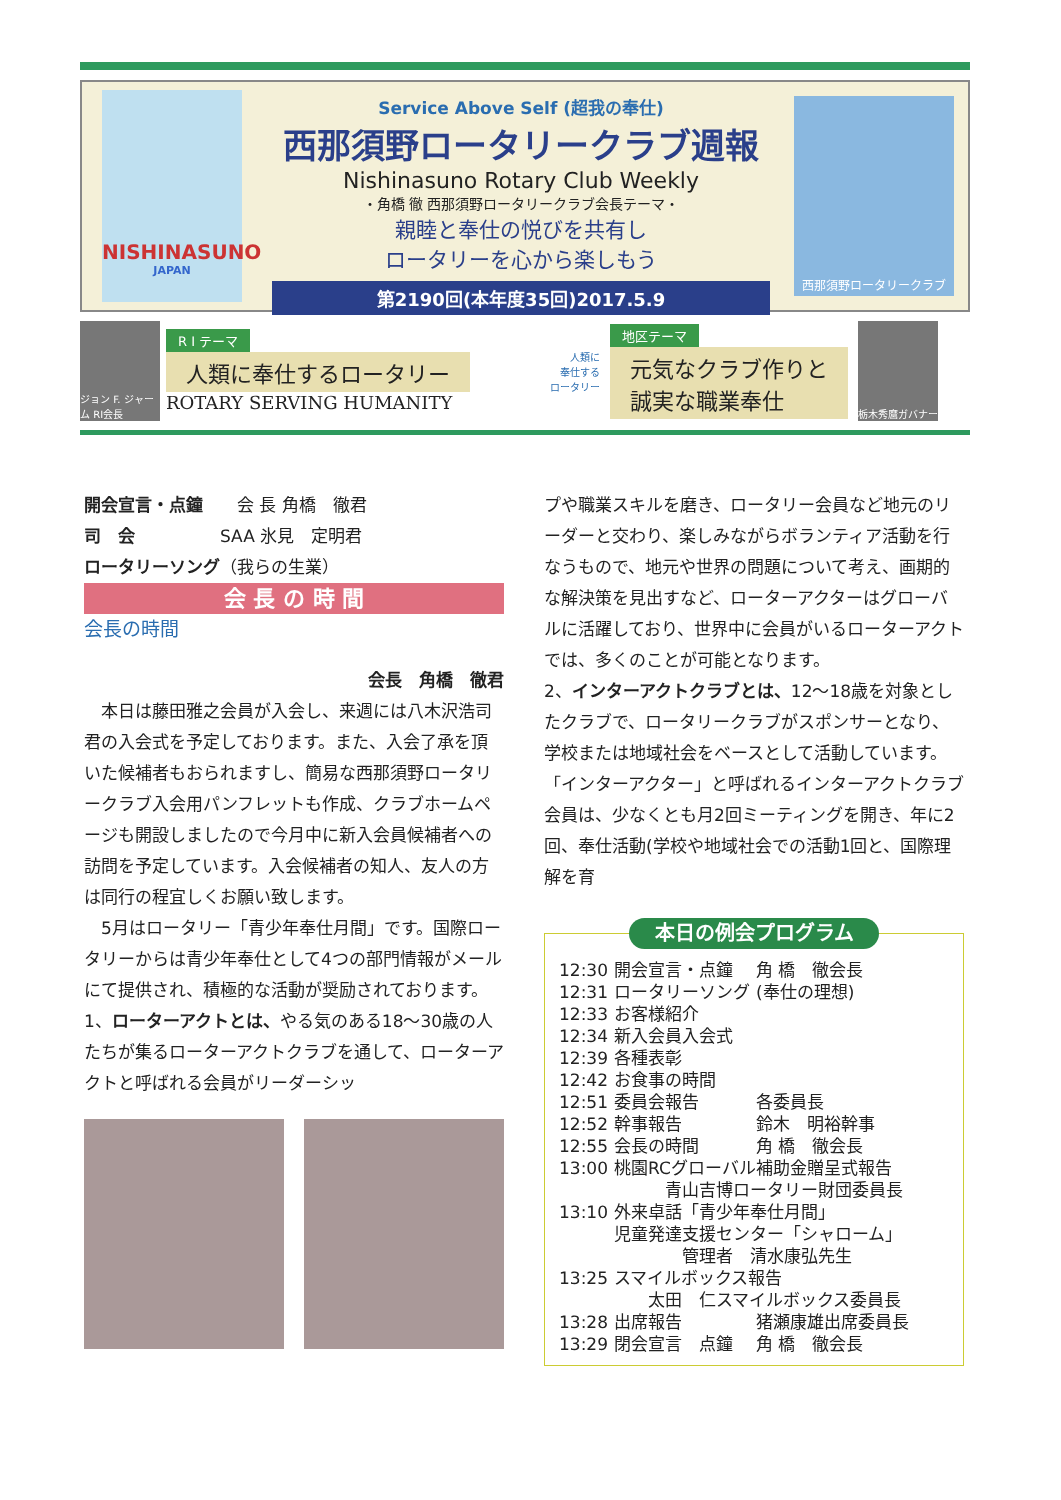NISHINASUNO
JAPAN
Service Above Self (超我の奉仕)
西那須野ロータリークラブ週報
Nishinasuno Rotary Club Weekly
・角橋 徹 西那須野ロータリークラブ会長テーマ・
親睦と奉仕の悦びを共有し
ロータリーを心から楽しもう
第2190回(本年度35回)2017.5.9
西那須野ロータリークラブ
ジョン F. ジャーム RI会長
R I テーマ
人類に奉仕するロータリー
ROTARY SERVING HUMANITY
人類に
奉仕する
ロータリー
地区テーマ
元気なクラブ作りと
誠実な職業奉仕
栃木秀麿ガバナー
開会宣言・点鐘　　会 長 角橋　徹君
司　会　　　　　SAA 氷見　定明君
ロータリーソング（我らの生業）
会 長 の 時 間
会長の時間
会長　角橋　徹君
　本日は藤田雅之会員が入会し、来週には八木沢浩司君の入会式を予定しております。また、入会了承を頂いた候補者もおられますし、簡易な西那須野ロータリークラブ入会用パンフレットも作成、クラブホームページも開設しましたので今月中に新入会員候補者への訪問を予定しています。入会候補者の知人、友人の方は同行の程宜しくお願い致します。
　5月はロータリー「青少年奉仕月間」です。国際ロータリーからは青少年奉仕として4つの部門情報がメールにて提供され、積極的な活動が奨励されております。
1、ローターアクトとは、やる気のある18～30歳の人たちが集るローターアクトクラブを通して、ローターアクトと呼ばれる会員がリーダーシッ
プや職業スキルを磨き、ロータリー会員など地元のリーダーと交わり、楽しみながらボランティア活動を行なうもので、地元や世界の問題について考え、画期的な解決策を見出すなど、ローターアクターはグローバルに活躍しており、世界中に会員がいるローターアクトでは、多くのことが可能となります。
2、インターアクトクラブとは、12～18歳を対象としたクラブで、ロータリークラブがスポンサーとなり、学校または地域社会をベースとして活動しています。「インターアクター」と呼ばれるインターアクトクラブ会員は、少なくとも月2回ミーティングを開き、年に2回、奉仕活動(学校や地域社会での活動1回と、国際理解を育
本日の例会プログラム
| 12:30 | 開会宣言・点鐘 | 角 橋 徹会長 |
| 12:31 | ロータリーソング | (奉仕の理想) |
| 12:33 | お客様紹介 | |
| 12:34 | 新入会員入会式 | |
| 12:39 | 各種表彰 | |
| 12:42 | お食事の時間 | |
| 12:51 | 委員会報告 | 各委員長 |
| 12:52 | 幹事報告 | 鈴木 明裕幹事 |
| 12:55 | 会長の時間 | 角 橋 徹会長 |
| 13:00 | 桃園RCグローバル補助金贈呈式報告 青山吉博ロータリー財団委員長 | |
| 13:10 | 外来卓話「青少年奉仕月間」 児童発達支援センター「シャローム」 管理者 清水康弘先生 | |
| 13:25 | スマイルボックス報告 太田 仁スマイルボックス委員長 | |
| 13:28 | 出席報告 | 猪瀬康雄出席委員長 |
| 13:29 | 閉会宣言 点鐘 | 角 橋 徹会長 |